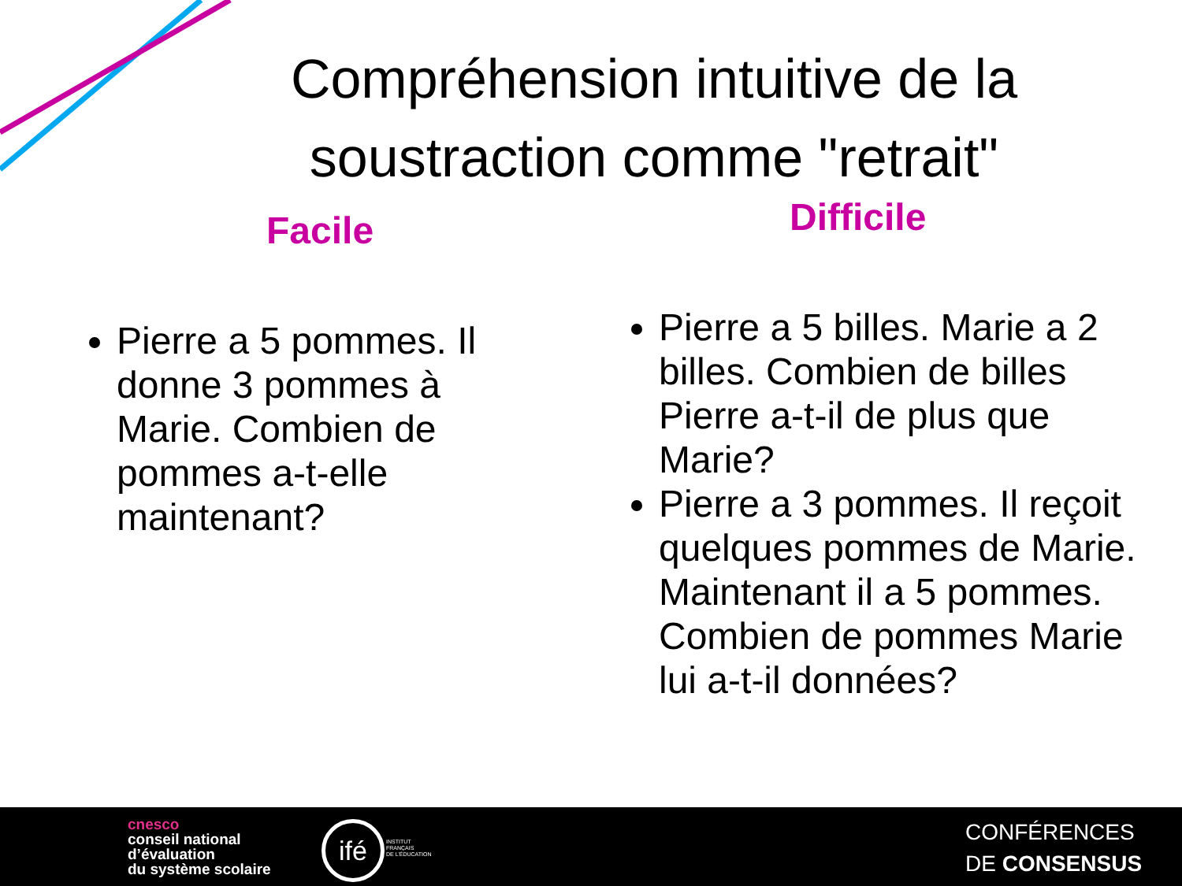Compréhension intuitive de la soustraction comme "retrait"
Facile Difficile
Pierre a 5 pommes. Il donne 3 pommes à Marie. Combien de pommes a-t-elle maintenant?
Pierre a 5 billes. Marie a 2 billes. Combien de billes Pierre a-t-il de plus que Marie?
Pierre a 3 pommes. Il reçoit quelques pommes de Marie. Maintenant il a 5 pommes. Combien de pommes Marie lui a-t-il données?
cnesco
conseil national
d’évaluation
du système scolaire
ifé
INSTITUT
FRANÇAIS
DE L’ÉDUCATION
CONFÉRENCES
DE CONSENSUS